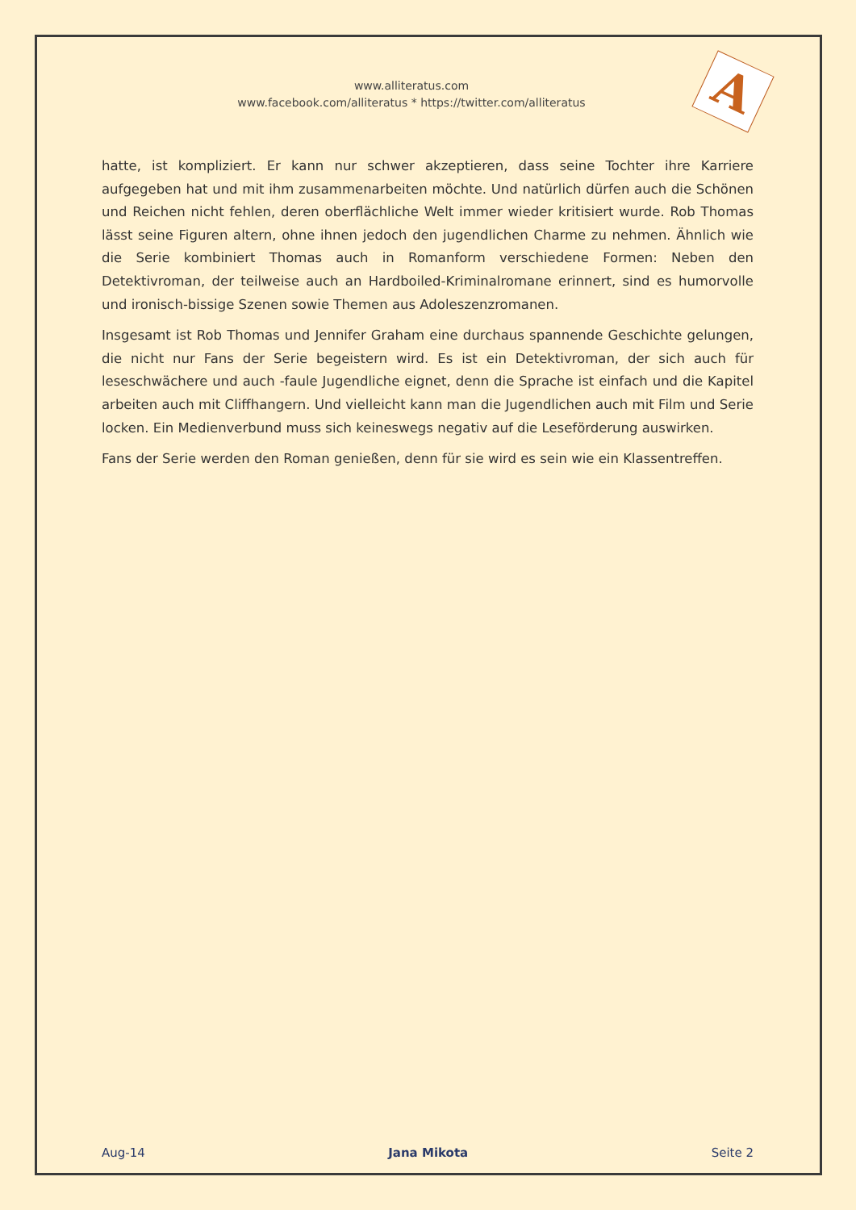A
www.alliteratus.com
www.facebook.com/alliteratus * https://twitter.com/alliteratus
hatte, ist kompliziert. Er kann nur schwer akzeptieren, dass seine Tochter ihre Karriere aufgegeben hat und mit ihm zusammenarbeiten möchte. Und natürlich dürfen auch die Schönen und Reichen nicht fehlen, deren oberflächliche Welt immer wieder kritisiert wurde. Rob Thomas lässt seine Figuren altern, ohne ihnen jedoch den jugendlichen Charme zu nehmen. Ähnlich wie die Serie kombiniert Thomas auch in Romanform verschiedene Formen: Neben den Detektivroman, der teilweise auch an Hardboiled-Kriminalromane erinnert, sind es humorvolle und ironisch-bissige Szenen sowie Themen aus Adoleszenzromanen.
Insgesamt ist Rob Thomas und Jennifer Graham eine durchaus spannende Geschichte gelungen, die nicht nur Fans der Serie begeistern wird. Es ist ein Detektivroman, der sich auch für leseschwächere und auch -faule Jugendliche eignet, denn die Sprache ist einfach und die Kapitel arbeiten auch mit Cliffhangern. Und vielleicht kann man die Jugendlichen auch mit Film und Serie locken. Ein Medienverbund muss sich keineswegs negativ auf die Leseförderung auswirken.
Fans der Serie werden den Roman genießen, denn für sie wird es sein wie ein Klassentreffen.
Aug-14 Jana Mikota Seite 2